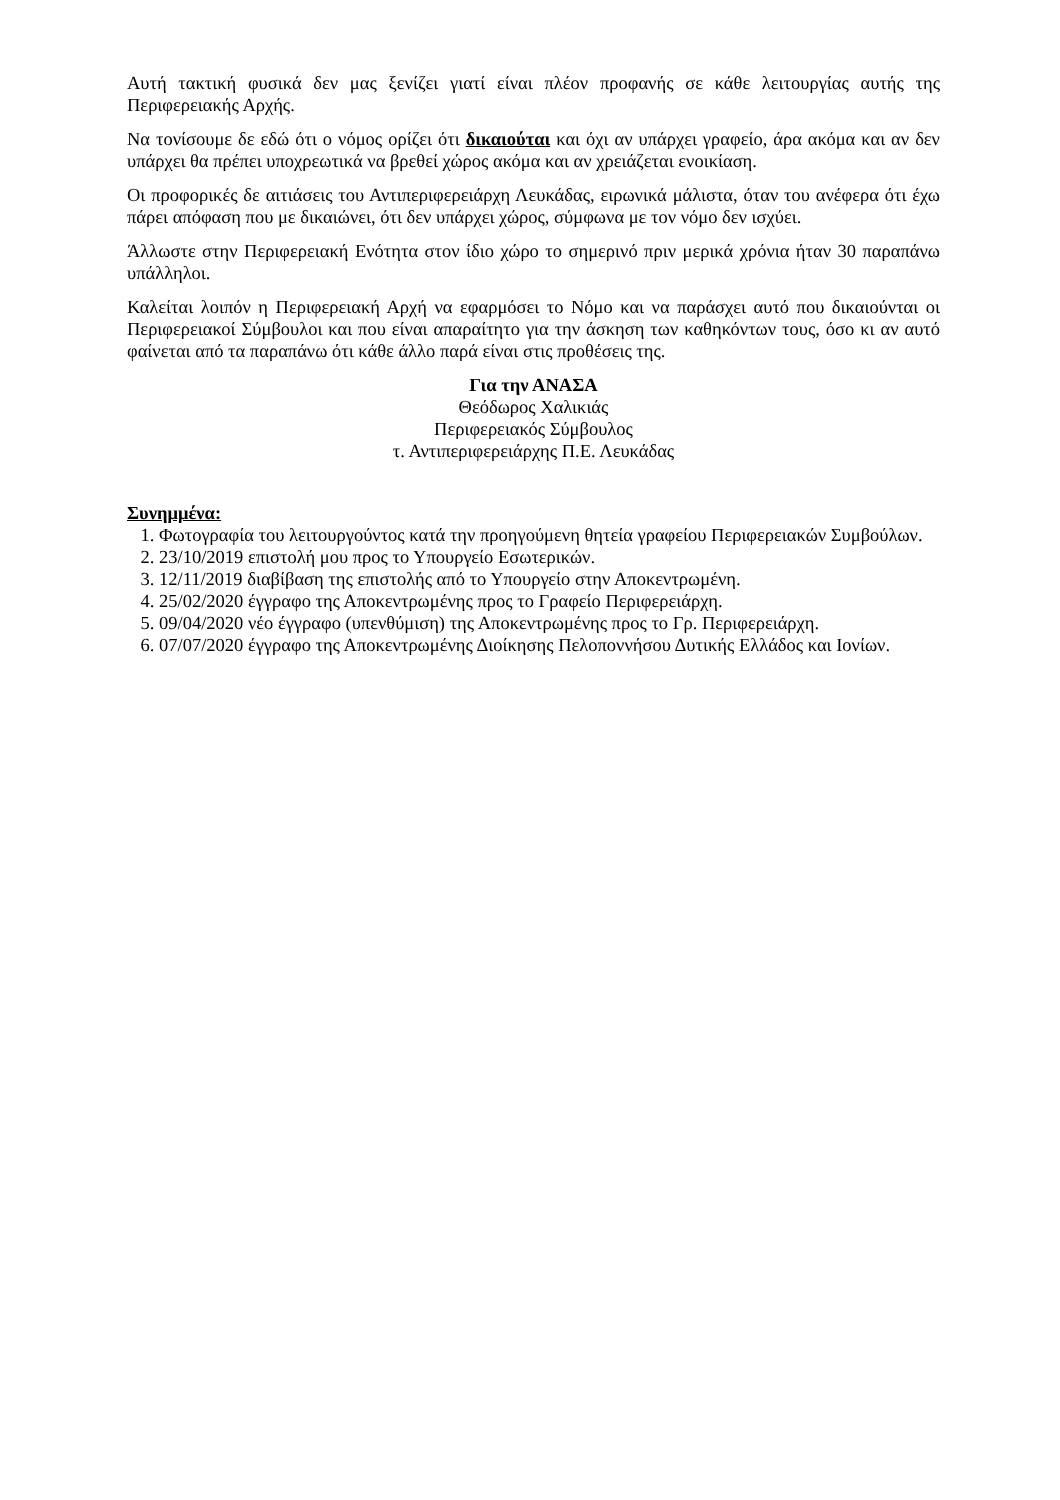Αυτή τακτική φυσικά δεν μας ξενίζει γιατί είναι πλέον προφανής σε κάθε λειτουργίας αυτής της Περιφερειακής Αρχής.
Να τονίσουμε δε εδώ ότι ο νόμος ορίζει ότι δικαιούται και όχι αν υπάρχει γραφείο, άρα ακόμα και αν δεν υπάρχει θα πρέπει υποχρεωτικά να βρεθεί χώρος ακόμα και αν χρειάζεται ενοικίαση.
Οι προφορικές δε αιτιάσεις του Αντιπεριφερειάρχη Λευκάδας, ειρωνικά μάλιστα, όταν του ανέφερα ότι έχω πάρει απόφαση που με δικαιώνει, ότι δεν υπάρχει χώρος, σύμφωνα με τον νόμο δεν ισχύει.
Άλλωστε στην Περιφερειακή Ενότητα στον ίδιο χώρο το σημερινό πριν μερικά χρόνια ήταν 30 παραπάνω υπάλληλοι.
Καλείται λοιπόν η Περιφερειακή Αρχή να εφαρμόσει το Νόμο και να παράσχει αυτό που δικαιούνται οι Περιφερειακοί Σύμβουλοι και που είναι απαραίτητο για την άσκηση των καθηκόντων τους, όσο κι αν αυτό φαίνεται από τα παραπάνω ότι κάθε άλλο παρά είναι στις προθέσεις της.
Για την ΑΝΑΣΑ
Θεόδωρος Χαλικιάς
Περιφερειακός Σύμβουλος
τ. Αντιπεριφερειάρχης Π.Ε. Λευκάδας
Συνημμένα:
1. Φωτογραφία του λειτουργούντος κατά την προηγούμενη θητεία γραφείου Περιφερειακών Συμβούλων.
2. 23/10/2019 επιστολή μου προς το Υπουργείο Εσωτερικών.
3. 12/11/2019 διαβίβαση της επιστολής από το Υπουργείο στην Αποκεντρωμένη.
4. 25/02/2020 έγγραφο της Αποκεντρωμένης προς το Γραφείο Περιφερειάρχη.
5. 09/04/2020 νέο έγγραφο (υπενθύμιση) της Αποκεντρωμένης προς το Γρ. Περιφερειάρχη.
6. 07/07/2020 έγγραφο της Αποκεντρωμένης Διοίκησης Πελοποννήσου Δυτικής Ελλάδος και Ιονίων.